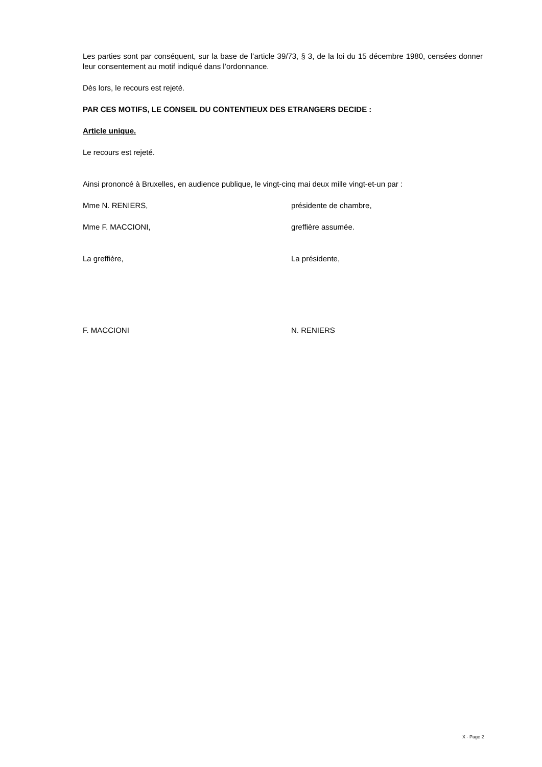Les parties sont par conséquent, sur la base de l’article 39/73, § 3, de la loi du 15 décembre 1980, censées donner leur consentement au motif indiqué dans l’ordonnance.
Dès lors, le recours est rejeté.
PAR CES MOTIFS, LE CONSEIL DU CONTENTIEUX DES ETRANGERS DECIDE :
Article unique.
Le recours est rejeté.
Ainsi prononcé à Bruxelles, en audience publique, le vingt-cinq mai deux mille vingt-et-un par :
Mme N. RENIERS, présidente de chambre,
Mme F. MACCIONI, greffière assumée.
La greffière, La présidente,
F. MACCIONI N. RENIERS
X - Page 2